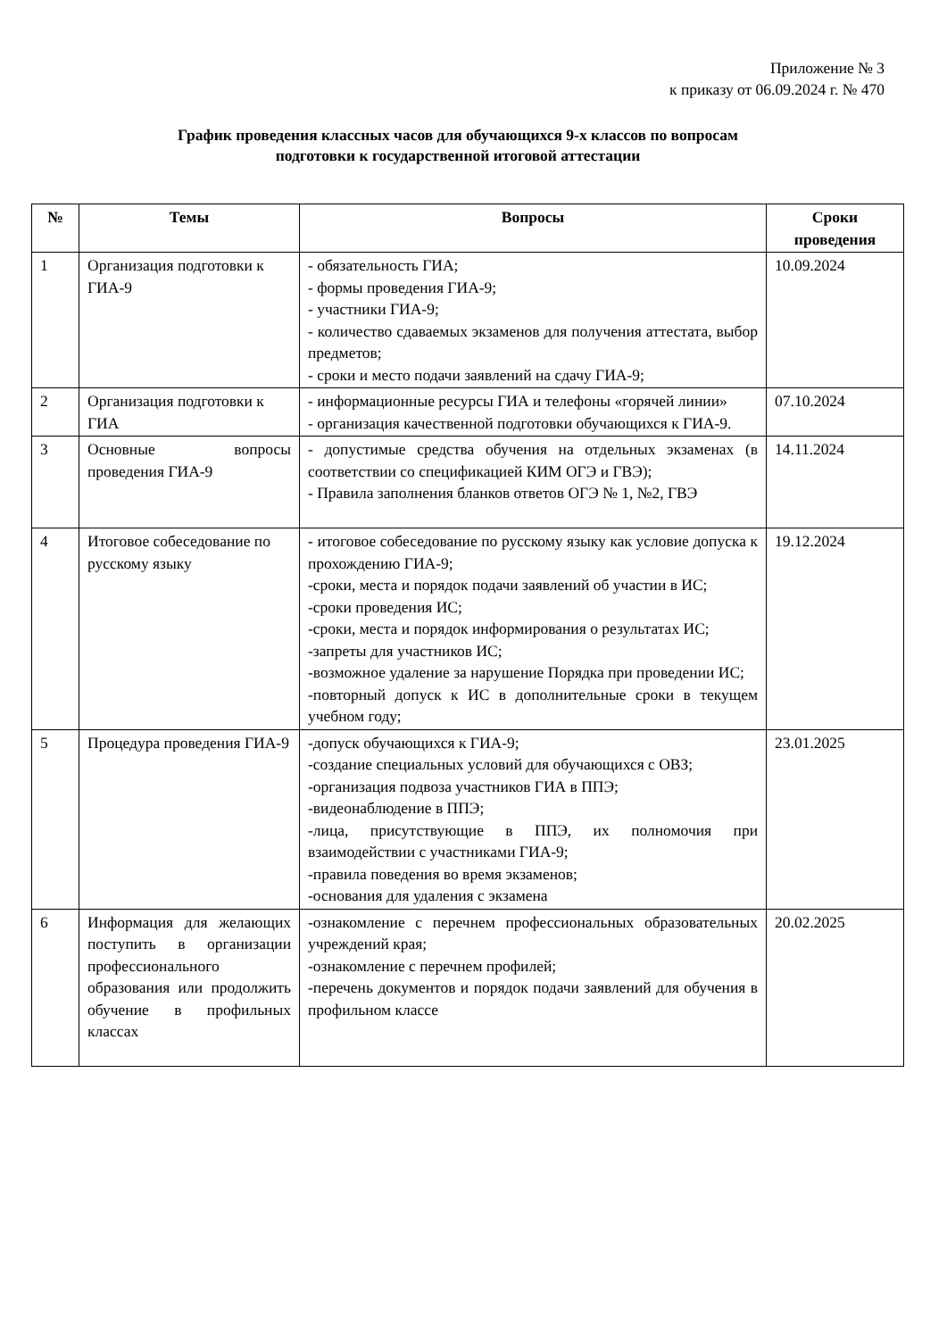Приложение № 3
к приказу от 06.09.2024 г. № 470
График проведения классных часов для обучающихся 9-х классов по вопросам
подготовки к государственной итоговой аттестации
| № | Темы | Вопросы | Сроки проведения |
| --- | --- | --- | --- |
| 1 | Организация подготовки к ГИА-9 | - обязательность ГИА; - формы проведения ГИА-9; - участники ГИА-9; - количество сдаваемых экзаменов для получения аттестата, выбор предметов; - сроки и место подачи заявлений на сдачу ГИА-9; | 10.09.2024 |
| 2 | Организация подготовки к ГИА | - информационные ресурсы ГИА и телефоны «горячей линии» - организация качественной подготовки обучающихся к ГИА-9. | 07.10.2024 |
| 3 | Основные вопросы проведения ГИА-9 | - допустимые средства обучения на отдельных экзаменах (в соответствии со спецификацией КИМ ОГЭ и ГВЭ); - Правила заполнения бланков ответов ОГЭ № 1, №2, ГВЭ | 14.11.2024 |
| 4 | Итоговое собеседование по русскому языку | - итоговое собеседование по русскому языку как условие допуска к прохождению ГИА-9; -сроки, места и порядок подачи заявлений об участии в ИС; -сроки проведения ИС; -сроки, места и порядок информирования о результатах ИС; -запреты для участников ИС; -возможное удаление за нарушение Порядка при проведении ИС; -повторный допуск к ИС в дополнительные сроки в текущем учебном году; | 19.12.2024 |
| 5 | Процедура проведения ГИА-9 | -допуск обучающихся к ГИА-9; -создание специальных условий для обучающихся с ОВЗ; -организация подвоза участников ГИА в ППЭ; -видеонаблюдение в ППЭ; -лица, присутствующие в ППЭ, их полномочия при взаимодействии с участниками ГИА-9; -правила поведения во время экзаменов; -основания для удаления с экзамена | 23.01.2025 |
| 6 | Информация для желающих поступить в организации профессионального образования или продолжить обучение в профильных классах | -ознакомление с перечнем профессиональных образовательных учреждений края; -ознакомление с перечнем профилей; -перечень документов и порядок подачи заявлений для обучения в профильном классе | 20.02.2025 |